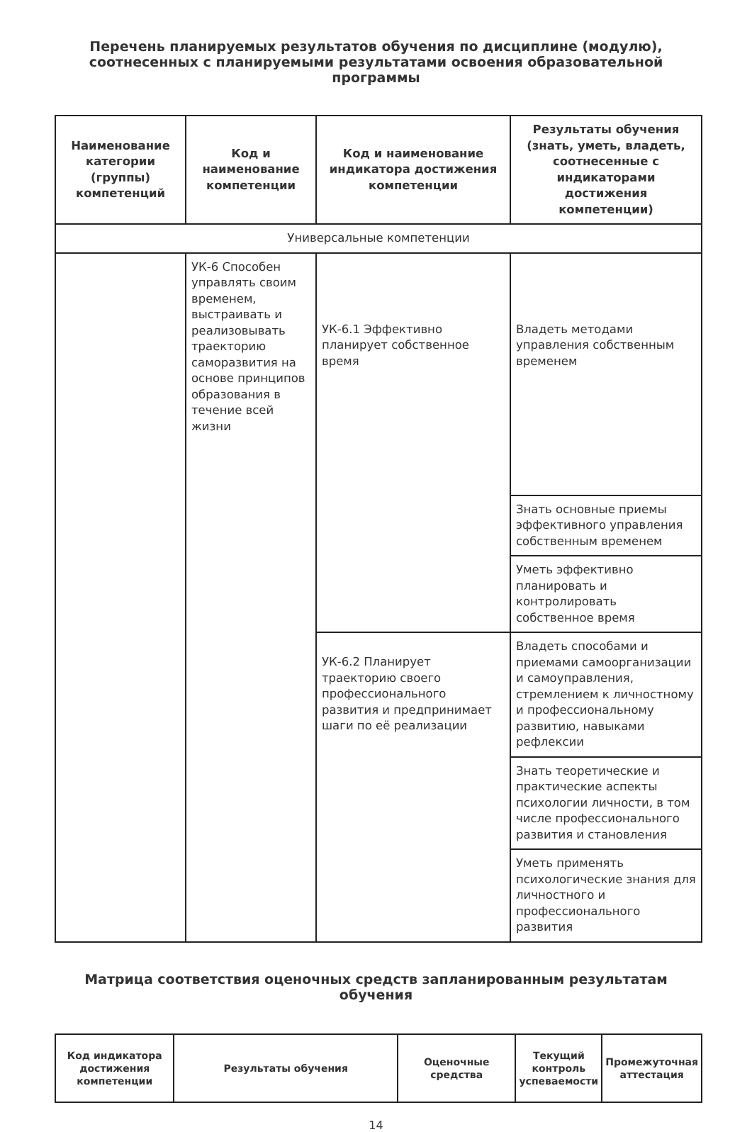Перечень планируемых результатов обучения по дисциплине (модулю),
соотнесенных с планируемыми результатами освоения образовательной
программы
| Наименование категории (группы) компетенций | Код и наименование компетенции | Код и наименование индикатора достижения компетенции | Результаты обучения (знать, уметь, владеть, соотнесенные с индикаторами достижения компетенции) |
| --- | --- | --- | --- |
| Универсальные компетенции | | | |
| | УК-6 Способен управлять своим временем, выстраивать и реализовывать траекторию саморазвития на основе принципов образования в течение всей жизни | УК-6.1 Эффективно планирует собственное время | Владеть методами управления собственным временем |
| | | | Знать основные приемы эффективного управления собственным временем |
| | | | Уметь эффективно планировать и контролировать собственное время |
| | | УК-6.2 Планирует траекторию своего профессионального развития и предпринимает шаги по её реализации | Владеть способами и приемами самоорганизации и самоуправления, стремлением к личностному и профессиональному развитию, навыками рефлексии |
| | | | Знать теоретические и практические аспекты психологии личности, в том числе профессионального развития и становления |
| | | | Уметь применять психологические знания для личностного и профессионального развития |
Матрица соответствия оценочных средств запланированным результатам
обучения
| Код индикатора достижения компетенции | Результаты обучения | Оценочные средства | Текущий контроль успеваемости | Промежуточная аттестация |
| --- | --- | --- | --- | --- |
14